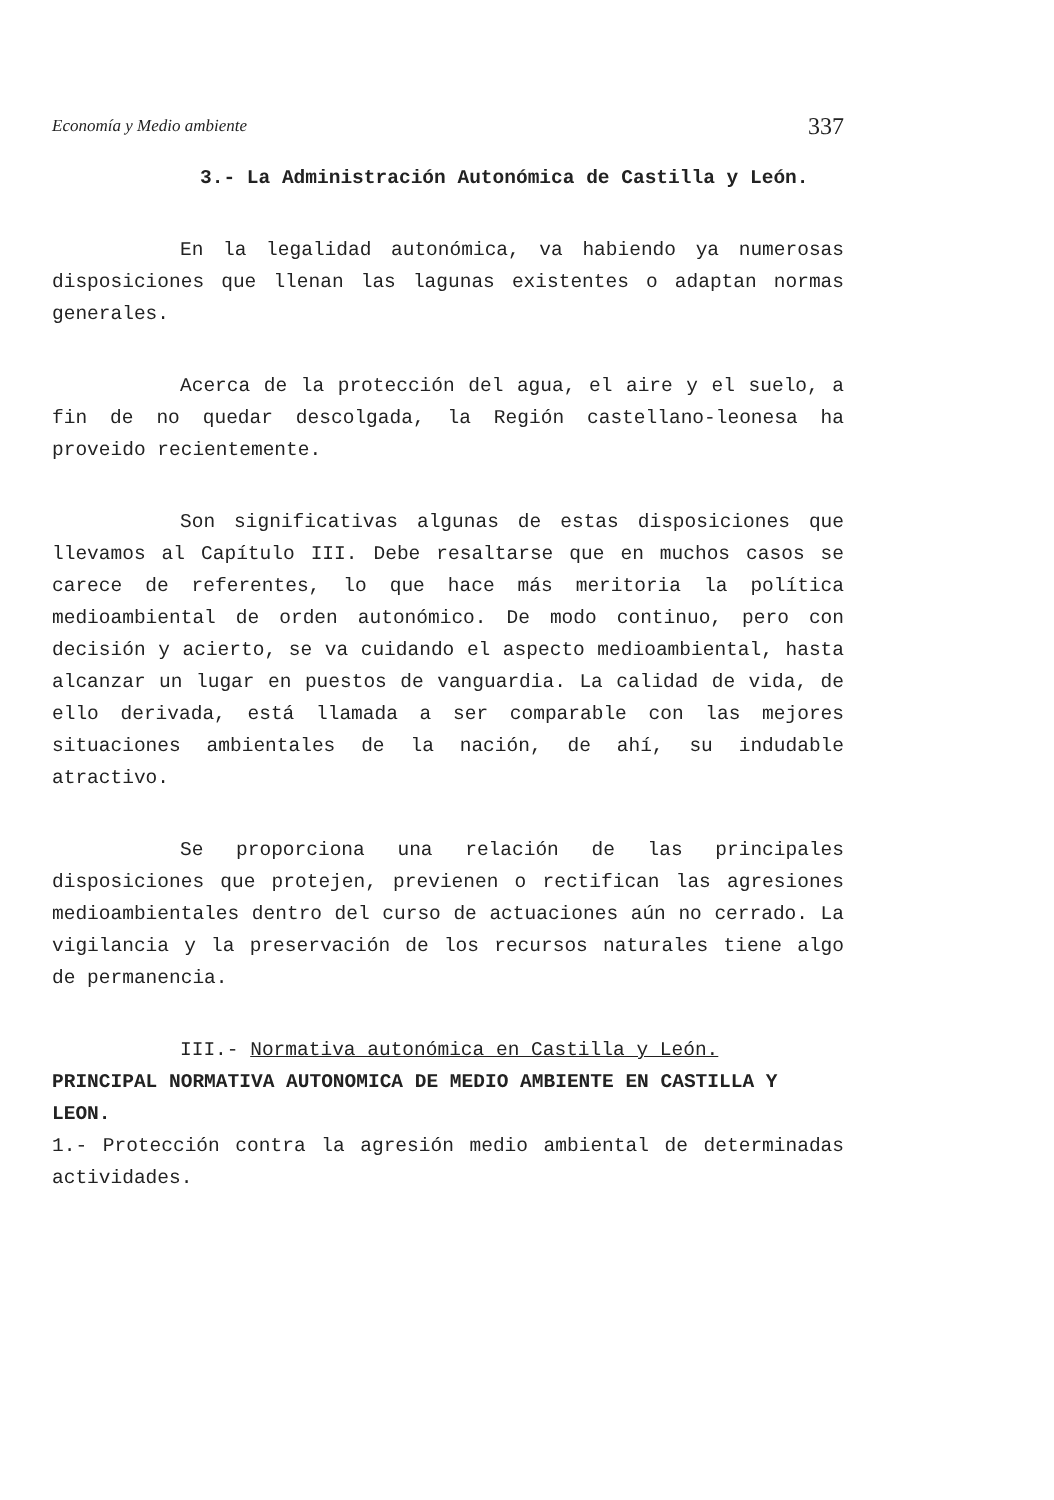Economía y Medio ambiente 337
3.- La Administración Autonómica de Castilla y León.
En la legalidad autonómica, va habiendo ya numerosas disposiciones que llenan las lagunas existentes o adaptan normas generales.
Acerca de la protección del agua, el aire y el suelo, a fin de no quedar descolgada, la Región castellano-leonesa ha proveido recientemente.
Son significativas algunas de estas disposiciones que llevamos al Capítulo III. Debe resaltarse que en muchos casos se carece de referentes, lo que hace más meritoria la política medioambiental de orden autonómico. De modo continuo, pero con decisión y acierto, se va cuidando el aspecto medioambiental, hasta alcanzar un lugar en puestos de vanguardia. La calidad de vida, de ello derivada, está llamada a ser comparable con las mejores situaciones ambientales de la nación, de ahí, su indudable atractivo.
Se proporciona una relación de las principales disposiciones que protejen, previenen o rectifican las agresiones medioambientales dentro del curso de actuaciones aún no cerrado. La vigilancia y la preservación de los recursos naturales tiene algo de permanencia.
III.- Normativa autonómica en Castilla y León.
PRINCIPAL NORMATIVA AUTONOMICA DE MEDIO AMBIENTE EN CASTILLA Y LEON.
1.- Protección contra la agresión medio ambiental de determinadas actividades.